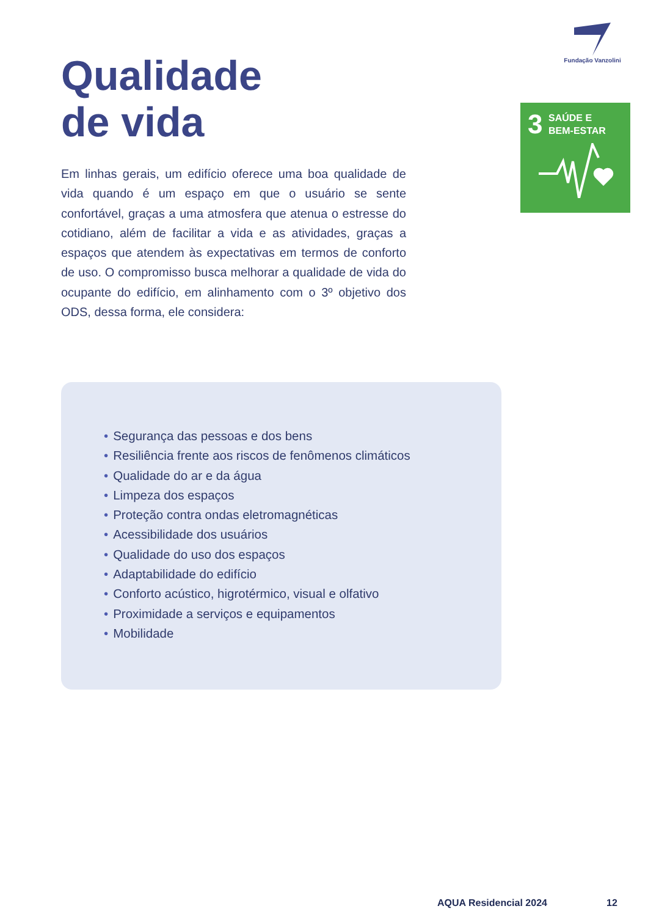Fundação Vanzolini
3
SAÚDE E
BEM-ESTAR
Qualidade
de vida
Em linhas gerais, um edifício oferece uma boa qualidade de vida quando é um espaço em que o usuário se sente confortável, graças a uma atmosfera que atenua o estresse do cotidiano, além de facilitar a vida e as atividades, graças a espaços que atendem às expectativas em termos de conforto de uso. O compromisso busca melhorar a qualidade de vida do ocupante do edifício, em alinhamento com o 3º objetivo dos ODS, dessa forma, ele considera:
• Segurança das pessoas e dos bens
• Resiliência frente aos riscos de fenômenos climáticos
• Qualidade do ar e da água
• Limpeza dos espaços
• Proteção contra ondas eletromagnéticas
• Acessibilidade dos usuários
• Qualidade do uso dos espaços
• Adaptabilidade do edifício
• Conforto acústico, higrotérmico, visual e olfativo
• Proximidade a serviços e equipamentos
• Mobilidade
AQUA Residencial 2024 12